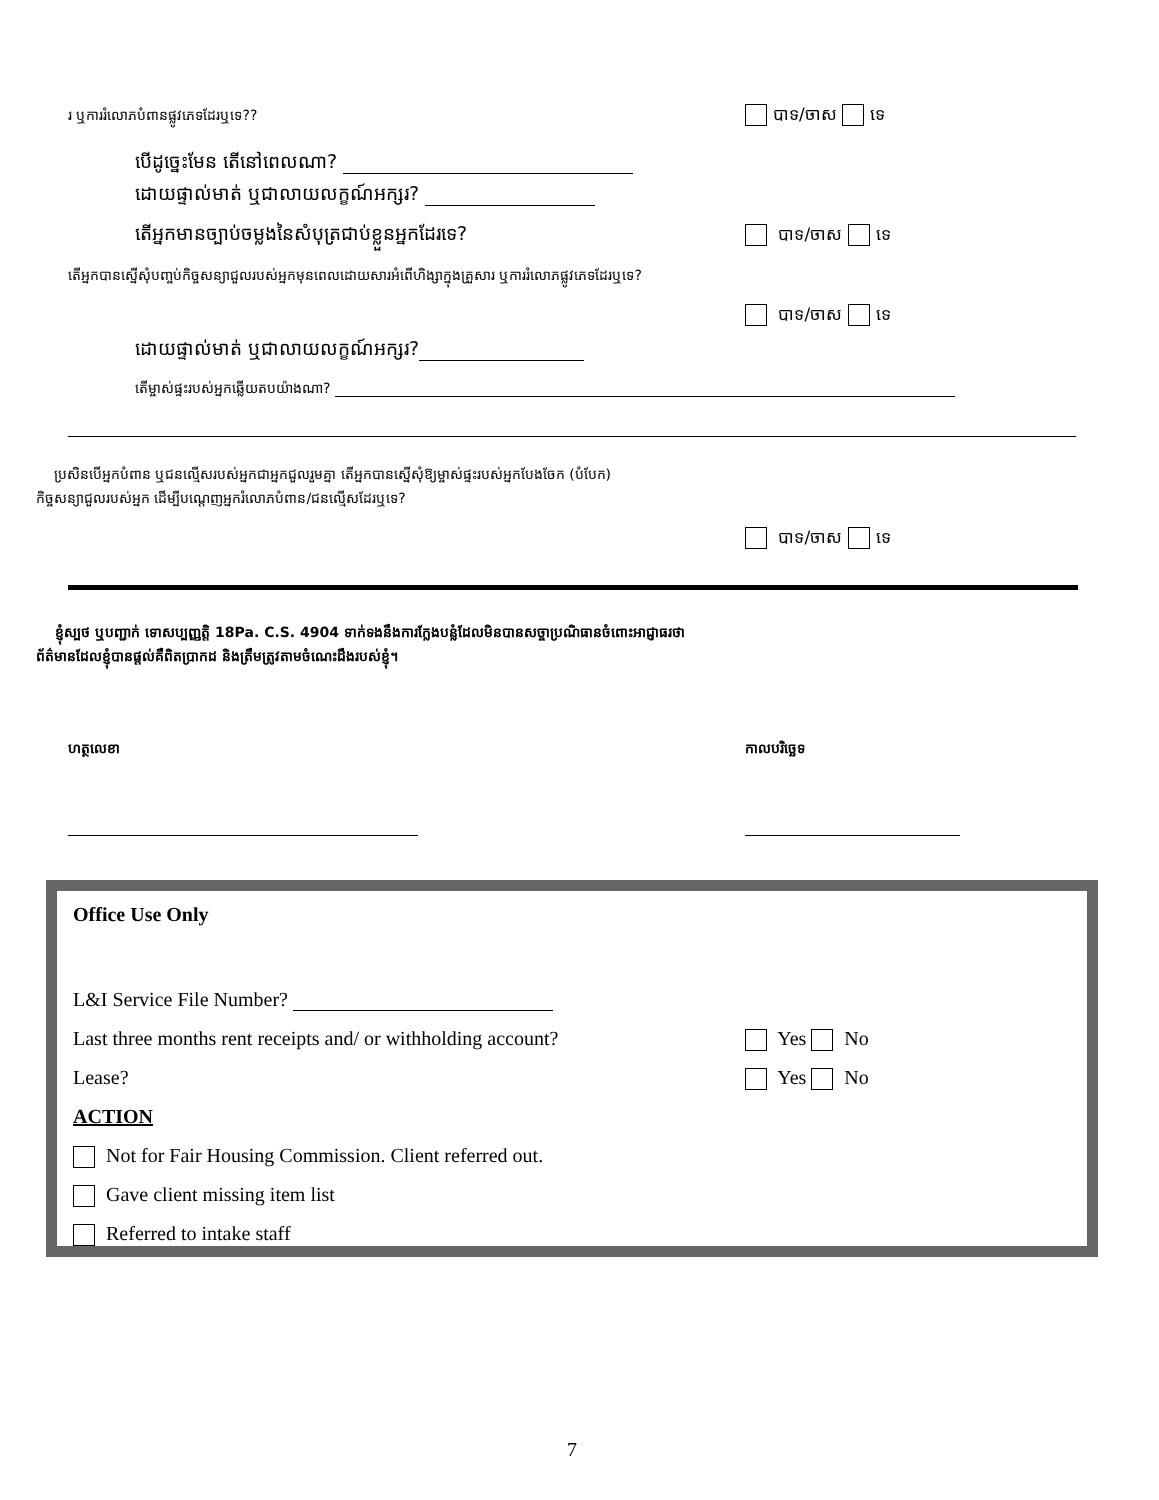រ ឬការរំលោភបំពានផ្លូវភេទដែរឬទេ??
បាទ/ចាស ទេ
បើដូច្នេះមែន តើនៅពេលណា?
ដោយផ្ទាល់មាត់ ឬជាលាយលក្ខណ៍អក្សរ?
តើអ្នកមានច្បាប់ចម្លងនៃសំបុត្រជាប់ខ្លួនអ្នកដែរទេ?
បាទ/ចាស ទេ
តើអ្នកបានស្នើសុំបញ្ចប់កិច្ចសន្យាជួលរបស់អ្នកមុនពេលដោយសារអំពើហិង្សាក្នុងគ្រួសារ ឬការរំលោភផ្លូវភេទដែរឬទេ?
បាទ/ចាស ទេ
ដោយផ្ទាល់មាត់ ឬជាលាយលក្ខណ៍អក្សរ?
តើម្ចាស់ផ្ទះរបស់អ្នកឆ្លើយតបយ៉ាងណា?
ប្រសិនបើអ្នកបំពាន ឬជនល្មើសរបស់អ្នកជាអ្នកជួលរួមគ្នា តើអ្នកបានស្នើសុំឱ្យម្ចាស់ផ្ទះរបស់អ្នកបែងចែក (បំបែក)
កិច្ចសន្យាជួលរបស់អ្នក ដើម្បីបណ្តេញអ្នករំលោភបំពាន/ជនល្មើសដែរឬទេ?
បាទ/ចាស ទេ
ខ្ញុំស្បថ ឬបញ្ជាក់ ទោសប្បញ្ញត្តិ 18Pa. C.S. 4904 ទាក់ទងនឹងការក្លែងបន្លំដែលមិនបានសច្ចាប្រណិធានចំពោះអាជ្ញាធរថា
ព័ត៌មានដែលខ្ញុំបានផ្តល់គឺពិតប្រាកដ និងត្រឹមត្រូវតាមចំណេះដឹងរបស់ខ្ញុំ។
ហត្ថលេខា កាលបរិច្ឆេទ
Office Use Only
L&I Service File Number?
Last three months rent receipts and/ or withholding account?
Yes No
Lease? Yes No
ACTION
Not for Fair Housing Commission. Client referred out.
Gave client missing item list
Referred to intake staff
7